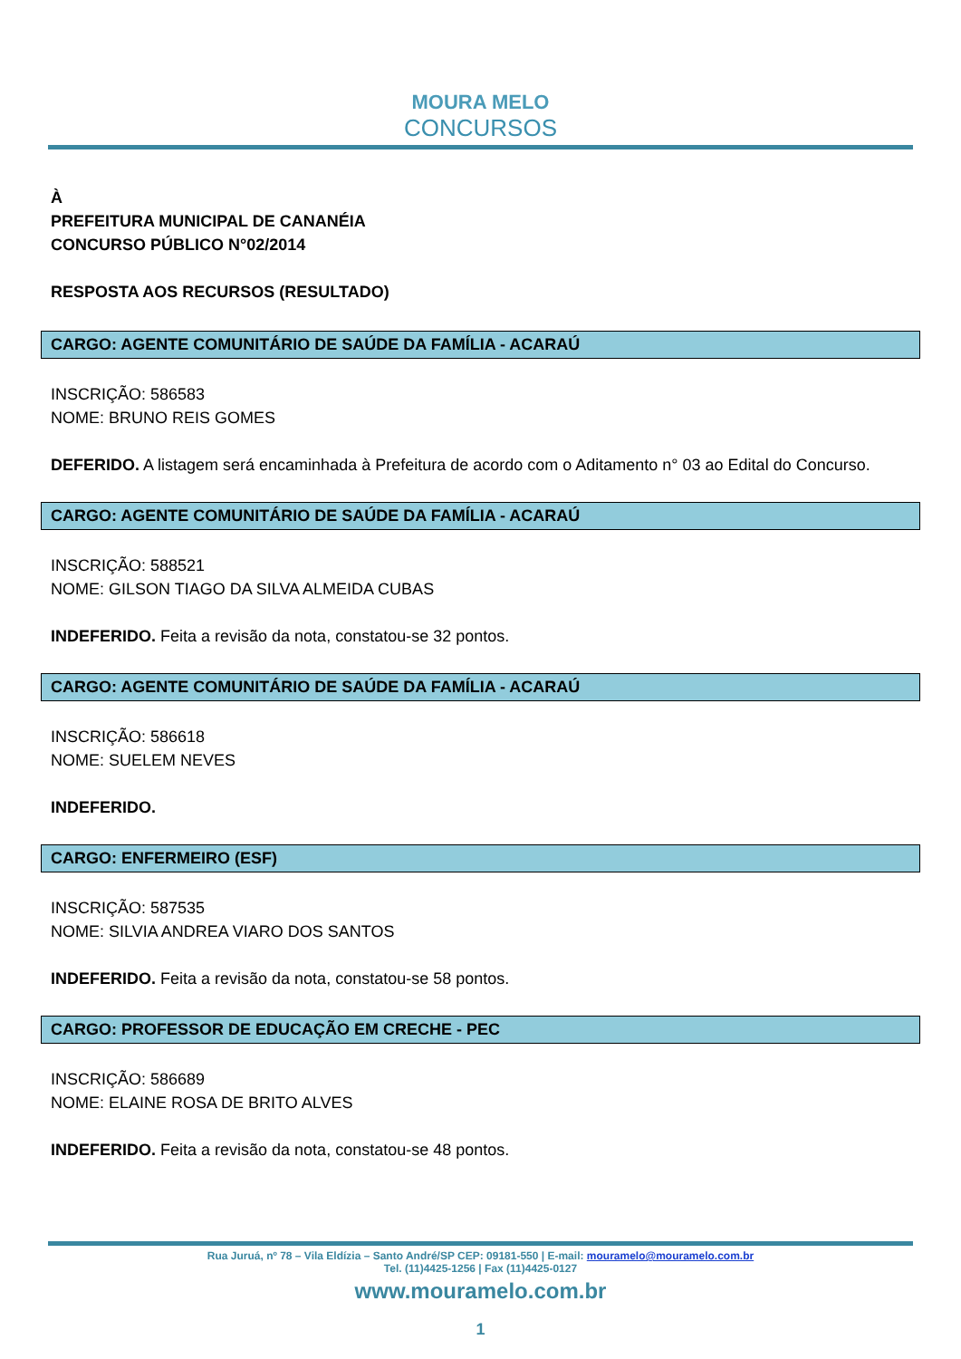MOURA MELO
CONCURSOS
À
PREFEITURA MUNICIPAL DE CANANÉIA
CONCURSO PÚBLICO N°02/2014
RESPOSTA AOS RECURSOS (RESULTADO)
CARGO: AGENTE COMUNITÁRIO DE SAÚDE DA FAMÍLIA - ACARAÚ
INSCRIÇÃO: 586583
NOME: BRUNO REIS GOMES
DEFERIDO. A listagem será encaminhada à Prefeitura de acordo com o Aditamento n° 03 ao Edital do Concurso.
CARGO: AGENTE COMUNITÁRIO DE SAÚDE DA FAMÍLIA - ACARAÚ
INSCRIÇÃO: 588521
NOME: GILSON TIAGO DA SILVA ALMEIDA CUBAS
INDEFERIDO. Feita a revisão da nota, constatou-se 32 pontos.
CARGO: AGENTE COMUNITÁRIO DE SAÚDE DA FAMÍLIA - ACARAÚ
INSCRIÇÃO: 586618
NOME: SUELEM NEVES
INDEFERIDO.
CARGO: ENFERMEIRO (ESF)
INSCRIÇÃO: 587535
NOME: SILVIA ANDREA VIARO DOS SANTOS
INDEFERIDO. Feita a revisão da nota, constatou-se 58 pontos.
CARGO: PROFESSOR DE EDUCAÇÃO EM CRECHE - PEC
INSCRIÇÃO: 586689
NOME: ELAINE ROSA DE BRITO ALVES
INDEFERIDO. Feita a revisão da nota, constatou-se 48 pontos.
Rua Juruá, nº 78 – Vila Eldízia – Santo André/SP CEP: 09181-550 | E-mail: mouramelo@mouramelo.com.br
Tel. (11)4425-1256 | Fax (11)4425-0127
www.mouramelo.com.br
1